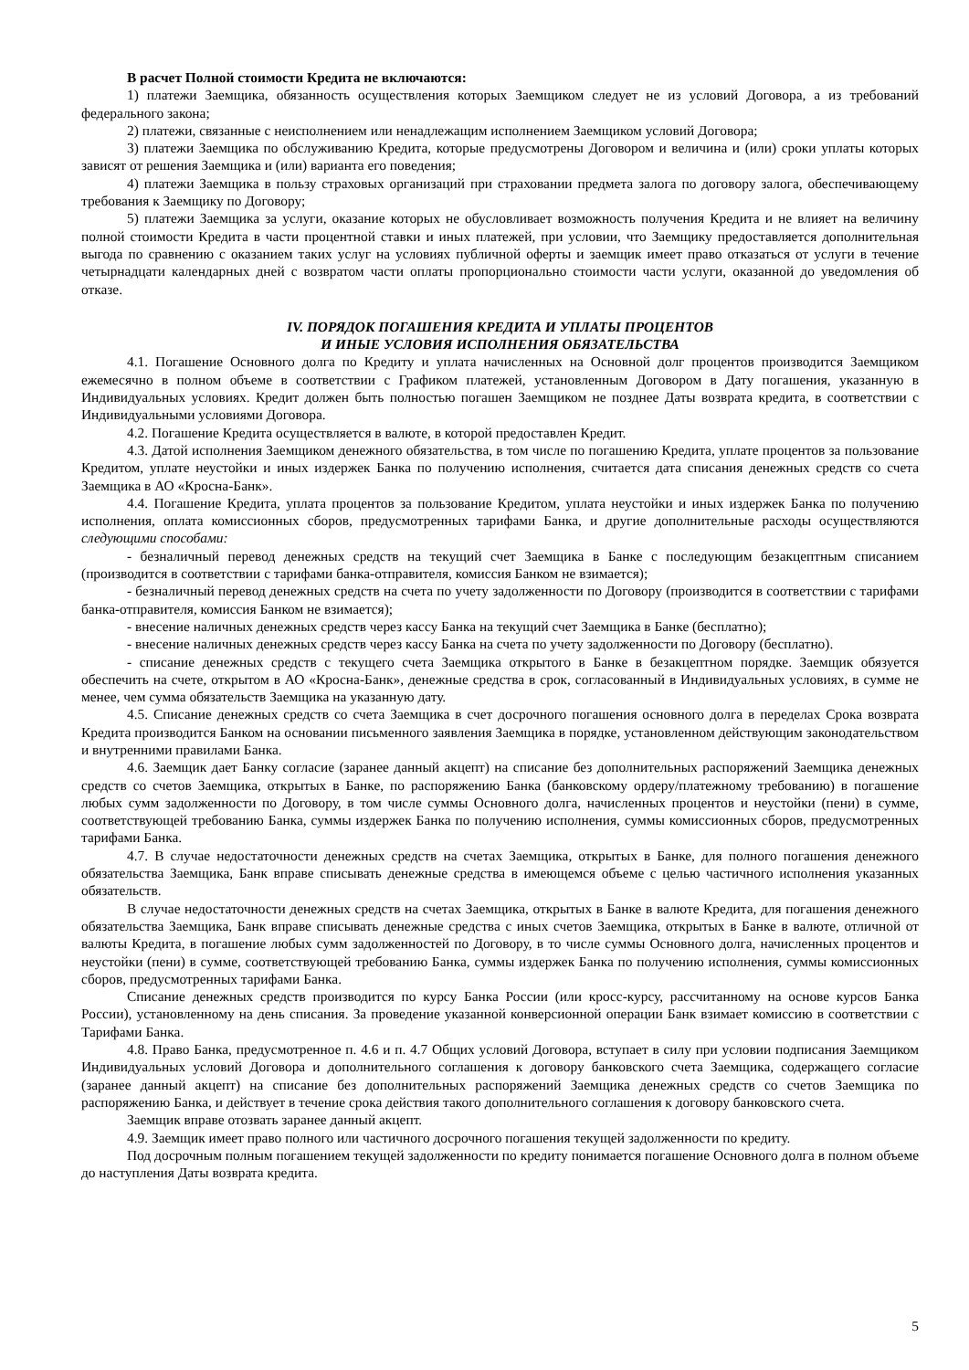В расчет Полной стоимости Кредита не включаются:
1) платежи Заемщика, обязанность осуществления которых Заемщиком следует не из условий Договора, а из требований федерального закона;
2) платежи, связанные с неисполнением или ненадлежащим исполнением Заемщиком условий Договора;
3) платежи Заемщика по обслуживанию Кредита, которые предусмотрены Договором и величина и (или) сроки уплаты которых зависят от решения Заемщика и (или) варианта его поведения;
4) платежи Заемщика в пользу страховых организаций при страховании предмета залога по договору залога, обеспечивающему требования к Заемщику по Договору;
5) платежи Заемщика за услуги, оказание которых не обусловливает возможность получения Кредита и не влияет на величину полной стоимости Кредита в части процентной ставки и иных платежей, при условии, что Заемщику предоставляется дополнительная выгода по сравнению с оказанием таких услуг на условиях публичной оферты и заемщик имеет право отказаться от услуги в течение четырнадцати календарных дней с возвратом части оплаты пропорционально стоимости части услуги, оказанной до уведомления об отказе.
IV. ПОРЯДОК ПОГАШЕНИЯ КРЕДИТА И УПЛАТЫ ПРОЦЕНТОВ
И ИНЫЕ УСЛОВИЯ ИСПОЛНЕНИЯ ОБЯЗАТЕЛЬСТВА
4.1. Погашение Основного долга по Кредиту и уплата начисленных на Основной долг процентов производится Заемщиком ежемесячно в полном объеме в соответствии с Графиком платежей, установленным Договором в Дату погашения, указанную в Индивидуальных условиях. Кредит должен быть полностью погашен Заемщиком не позднее Даты возврата кредита, в соответствии с Индивидуальными условиями Договора.
4.2. Погашение Кредита осуществляется в валюте, в которой предоставлен Кредит.
4.3. Датой исполнения Заемщиком денежного обязательства, в том числе по погашению Кредита, уплате процентов за пользование Кредитом, уплате неустойки и иных издержек Банка по получению исполнения, считается дата списания денежных средств со счета Заемщика в АО «Кросна-Банк».
4.4. Погашение Кредита, уплата процентов за пользование Кредитом, уплата неустойки и иных издержек Банка по получению исполнения, оплата комиссионных сборов, предусмотренных тарифами Банка, и другие дополнительные расходы осуществляются следующими способами:
- безналичный перевод денежных средств на текущий счет Заемщика в Банке с последующим безакцептным списанием (производится в соответствии с тарифами банка-отправителя, комиссия Банком не взимается);
- безналичный перевод денежных средств на счета по учету задолженности по Договору (производится в соответствии с тарифами банка-отправителя, комиссия Банком не взимается);
- внесение наличных денежных средств через кассу Банка на текущий счет Заемщика в Банке (бесплатно);
- внесение наличных денежных средств через кассу Банка на счета по учету задолженности по Договору (бесплатно).
- списание денежных средств с текущего счета Заемщика открытого в Банке в безакцептном порядке. Заемщик обязуется обеспечить на счете, открытом в АО «Кросна-Банк», денежные средства в срок, согласованный в Индивидуальных условиях, в сумме не менее, чем сумма обязательств Заемщика на указанную дату.
4.5. Списание денежных средств со счета Заемщика в счет досрочного погашения основного долга в переделах Срока возврата Кредита производится Банком на основании письменного заявления Заемщика в порядке, установленном действующим законодательством и внутренними правилами Банка.
4.6. Заемщик дает Банку согласие (заранее данный акцепт) на списание без дополнительных распоряжений Заемщика денежных средств со счетов Заемщика, открытых в Банке, по распоряжению Банка (банковскому ордеру/платежному требованию) в погашение любых сумм задолженности по Договору, в том числе суммы Основного долга, начисленных процентов и неустойки (пени) в сумме, соответствующей требованию Банка, суммы издержек Банка по получению исполнения, суммы комиссионных сборов, предусмотренных тарифами Банка.
4.7. В случае недостаточности денежных средств на счетах Заемщика, открытых в Банке, для полного погашения денежного обязательства Заемщика, Банк вправе списывать денежные средства в имеющемся объеме с целью частичного исполнения указанных обязательств.
В случае недостаточности денежных средств на счетах Заемщика, открытых в Банке в валюте Кредита, для погашения денежного обязательства Заемщика, Банк вправе списывать денежные средства с иных счетов Заемщика, открытых в Банке в валюте, отличной от валюты Кредита, в погашение любых сумм задолженностей по Договору, в то числе суммы Основного долга, начисленных процентов и неустойки (пени) в сумме, соответствующей требованию Банка, суммы издержек Банка по получению исполнения, суммы комиссионных сборов, предусмотренных тарифами Банка.
Списание денежных средств производится по курсу Банка России (или кросс-курсу, рассчитанному на основе курсов Банка России), установленному на день списания. За проведение указанной конверсионной операции Банк взимает комиссию в соответствии с Тарифами Банка.
4.8. Право Банка, предусмотренное п. 4.6 и п. 4.7 Общих условий Договора, вступает в силу при условии подписания Заемщиком Индивидуальных условий Договора и дополнительного соглашения к договору банковского счета Заемщика, содержащего согласие (заранее данный акцепт) на списание без дополнительных распоряжений Заемщика денежных средств со счетов Заемщика по распоряжению Банка, и действует в течение срока действия такого дополнительного соглашения к договору банковского счета.
Заемщик вправе отозвать заранее данный акцепт.
4.9. Заемщик имеет право полного или частичного досрочного погашения текущей задолженности по кредиту.
Под досрочным полным погашением текущей задолженности по кредиту понимается погашение Основного долга в полном объеме до наступления Даты возврата кредита.
5